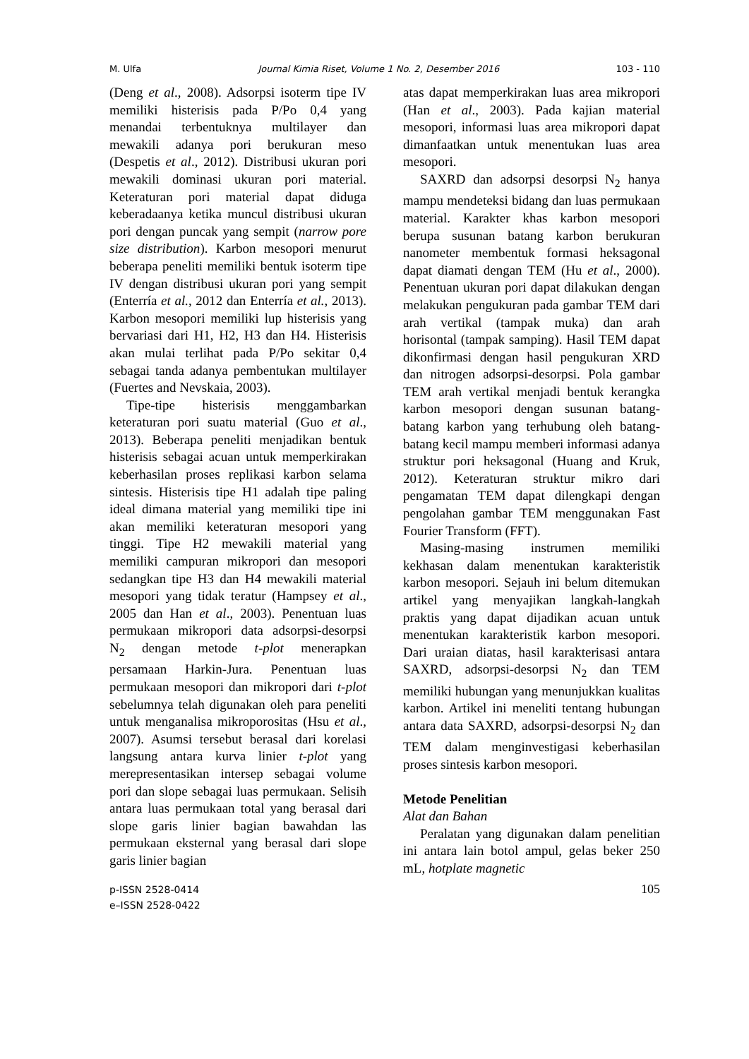M. Ulfa Journal Kimia Riset, Volume 1 No. 2, Desember 2016 103 - 110
(Deng et al., 2008). Adsorpsi isoterm tipe IV memiliki histerisis pada P/Po 0,4 yang menandai terbentuknya multilayer dan mewakili adanya pori berukuran meso (Despetis et al., 2012). Distribusi ukuran pori mewakili dominasi ukuran pori material. Keteraturan pori material dapat diduga keberadaanya ketika muncul distribusi ukuran pori dengan puncak yang sempit (narrow pore size distribution). Karbon mesopori menurut beberapa peneliti memiliki bentuk isoterm tipe IV dengan distribusi ukuran pori yang sempit (Enterría et al., 2012 dan Enterría et al., 2013). Karbon mesopori memiliki lup histerisis yang bervariasi dari H1, H2, H3 dan H4. Histerisis akan mulai terlihat pada P/Po sekitar 0,4 sebagai tanda adanya pembentukan multilayer (Fuertes and Nevskaia, 2003).
Tipe-tipe histerisis menggambarkan keteraturan pori suatu material (Guo et al., 2013). Beberapa peneliti menjadikan bentuk histerisis sebagai acuan untuk memperkirakan keberhasilan proses replikasi karbon selama sintesis. Histerisis tipe H1 adalah tipe paling ideal dimana material yang memiliki tipe ini akan memiliki keteraturan mesopori yang tinggi. Tipe H2 mewakili material yang memiliki campuran mikropori dan mesopori sedangkan tipe H3 dan H4 mewakili material mesopori yang tidak teratur (Hampsey et al., 2005 dan Han et al., 2003). Penentuan luas permukaan mikropori data adsorpsi-desorpsi N<sub>2</sub> dengan metode t-plot menerapkan persamaan Harkin-Jura. Penentuan luas permukaan mesopori dan mikropori dari t-plot sebelumnya telah digunakan oleh para peneliti untuk menganalisa mikroporositas (Hsu et al., 2007). Asumsi tersebut berasal dari korelasi langsung antara kurva linier t-plot yang merepresentasikan intersep sebagai volume pori dan slope sebagai luas permukaan. Selisih antara luas permukaan total yang berasal dari slope garis linier bagian bawahdan las permukaan eksternal yang berasal dari slope garis linier bagian
atas dapat memperkirakan luas area mikropori (Han et al., 2003). Pada kajian material mesopori, informasi luas area mikropori dapat dimanfaatkan untuk menentukan luas area mesopori.
SAXRD dan adsorpsi desorpsi N<sub>2</sub> hanya mampu mendeteksi bidang dan luas permukaan material. Karakter khas karbon mesopori berupa susunan batang karbon berukuran nanometer membentuk formasi heksagonal dapat diamati dengan TEM (Hu et al., 2000). Penentuan ukuran pori dapat dilakukan dengan melakukan pengukuran pada gambar TEM dari arah vertikal (tampak muka) dan arah horisontal (tampak samping). Hasil TEM dapat dikonfirmasi dengan hasil pengukuran XRD dan nitrogen adsorpsi-desorpsi. Pola gambar TEM arah vertikal menjadi bentuk kerangka karbon mesopori dengan susunan batang-batang karbon yang terhubung oleh batang-batang kecil mampu memberi informasi adanya struktur pori heksagonal (Huang and Kruk, 2012). Keteraturan struktur mikro dari pengamatan TEM dapat dilengkapi dengan pengolahan gambar TEM menggunakan Fast Fourier Transform (FFT).
Masing-masing instrumen memiliki kekhasan dalam menentukan karakteristik karbon mesopori. Sejauh ini belum ditemukan artikel yang menyajikan langkah-langkah praktis yang dapat dijadikan acuan untuk menentukan karakteristik karbon mesopori. Dari uraian diatas, hasil karakterisasi antara SAXRD, adsorpsi-desorpsi N<sub>2</sub> dan TEM memiliki hubungan yang menunjukkan kualitas karbon. Artikel ini meneliti tentang hubungan antara data SAXRD, adsorpsi-desorpsi N<sub>2</sub> dan TEM dalam menginvestigasi keberhasilan proses sintesis karbon mesopori.
Metode Penelitian
Alat dan Bahan
Peralatan yang digunakan dalam penelitian ini antara lain botol ampul, gelas beker 250 mL, hotplate magnetic
p-ISSN 2528-0414
e–ISSN 2528-0422
105